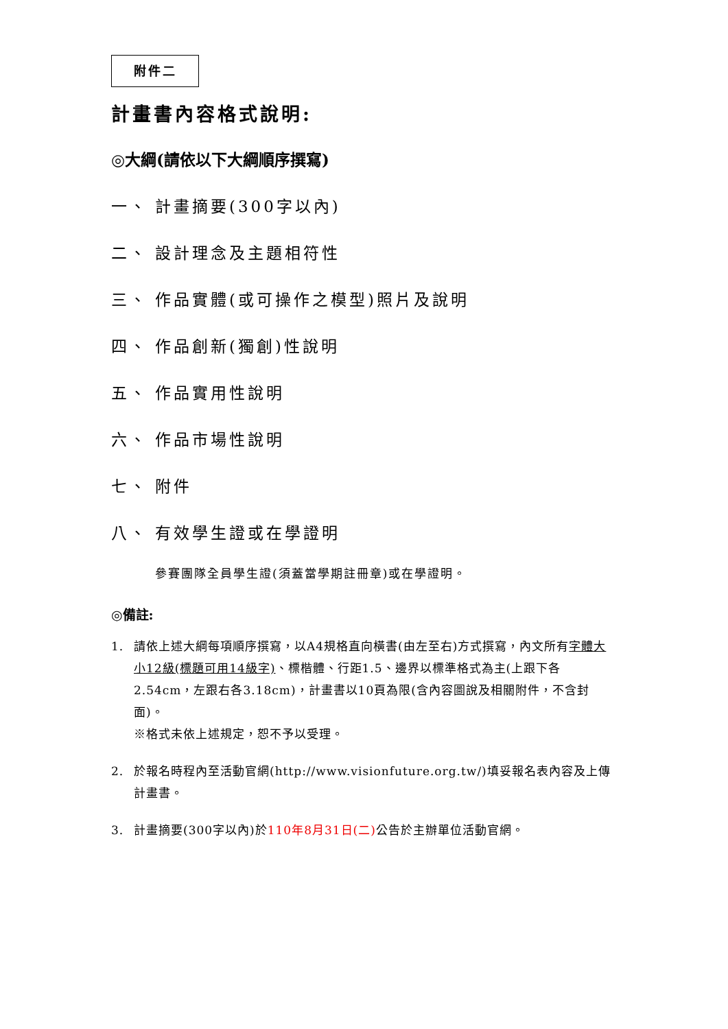附件二
計畫書內容格式說明:
◎大綱(請依以下大綱順序撰寫)
一、 計畫摘要(300字以內)
二、 設計理念及主題相符性
三、 作品實體(或可操作之模型)照片及說明
四、 作品創新(獨創)性說明
五、 作品實用性說明
六、 作品市場性說明
七、 附件
八、 有效學生證或在學證明
參賽團隊全員學生證(須蓋當學期註冊章)或在學證明。
◎備註:
1. 請依上述大綱每項順序撰寫，以A4規格直向橫書(由左至右)方式撰寫，內文所有字體大小12級(標題可用14級字)、標楷體、行距1.5、邊界以標準格式為主(上跟下各2.54cm，左跟右各3.18cm)，計畫書以10頁為限(含內容圖說及相關附件，不含封面)。
※格式未依上述規定，恕不予以受理。
2. 於報名時程內至活動官網(http://www.visionfuture.org.tw/)填妥報名表內容及上傳計畫書。
3. 計畫摘要(300字以內)於110年8月31日(二) 公告於主辦單位活動官網。